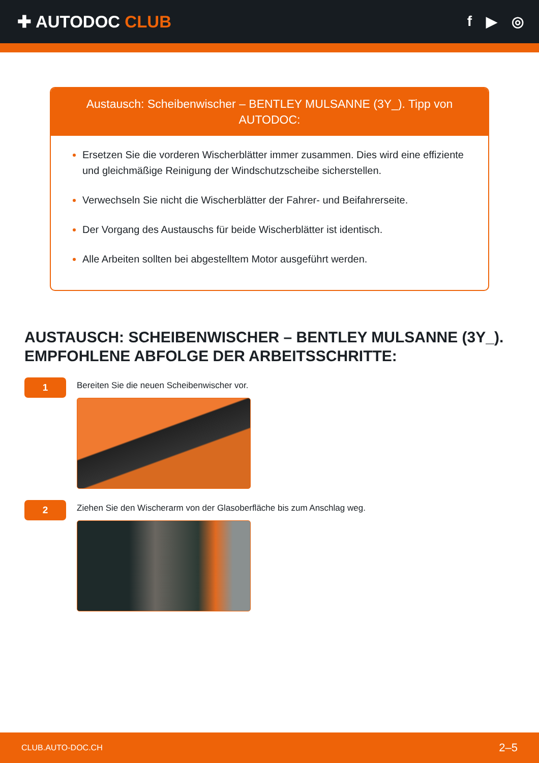✚ AUTODOC CLUB
f ▶ ◎
Austausch: Scheibenwischer – BENTLEY MULSANNE (3Y_). Tipp von AUTODOC:
Ersetzen Sie die vorderen Wischerblätter immer zusammen. Dies wird eine effiziente und gleichmäßige Reinigung der Windschutzscheibe sicherstellen.
Verwechseln Sie nicht die Wischerblätter der Fahrer- und Beifahrerseite.
Der Vorgang des Austauschs für beide Wischerblätter ist identisch.
Alle Arbeiten sollten bei abgestelltem Motor ausgeführt werden.
AUSTAUSCH: SCHEIBENWISCHER – BENTLEY MULSANNE (3Y_). EMPFOHLENE ABFOLGE DER ARBEITSSCHRITTE:
1
Bereiten Sie die neuen Scheibenwischer vor.
2
Ziehen Sie den Wischerarm von der Glasoberfläche bis zum Anschlag weg.
CLUB.AUTO-DOC.CH 2–5